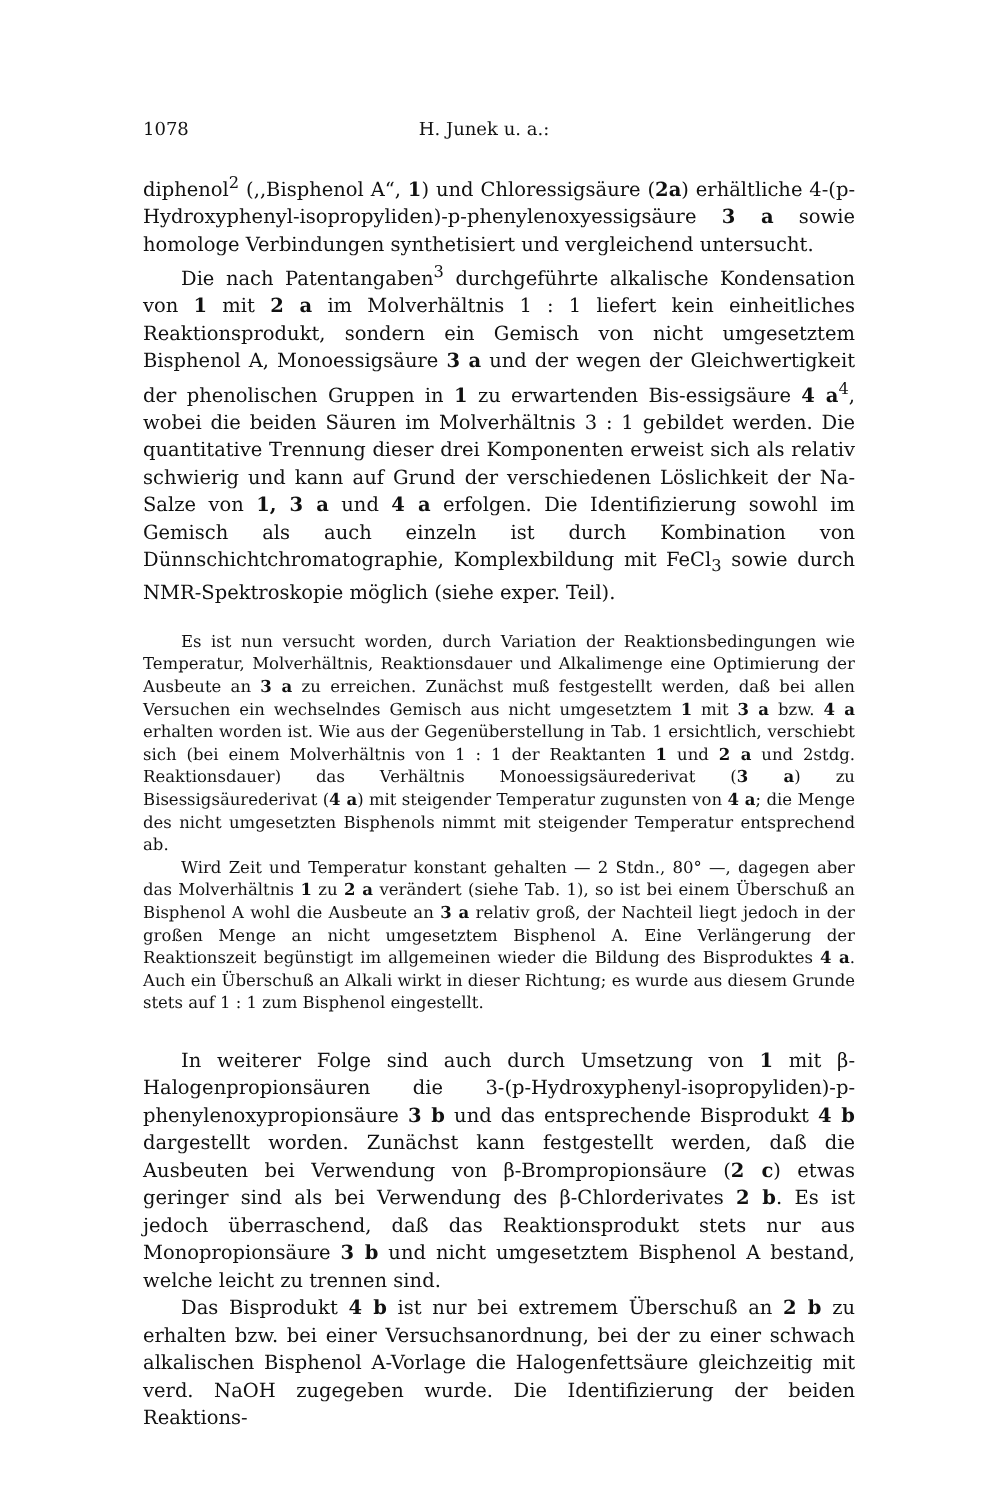1078 H. Junek u. a.:
diphenol<sup>2</sup> (,,Bisphenol A“, 1) und Chloressigsäure (2a) erhältliche 4-(p-Hydroxyphenyl-isopropyliden)-p-phenylenoxyessigsäure 3 a sowie homologe Verbindungen synthetisiert und vergleichend untersucht.
Die nach Patentangaben<sup>3</sup> durchgeführte alkalische Kondensation von 1 mit 2 a im Molverhältnis 1 : 1 liefert kein einheitliches Reaktionsprodukt, sondern ein Gemisch von nicht umgesetztem Bisphenol A, Monoessigsäure 3 a und der wegen der Gleichwertigkeit der phenolischen Gruppen in 1 zu erwartenden Bis-essigsäure 4 a<sup>4</sup>, wobei die beiden Säuren im Molverhältnis 3 : 1 gebildet werden. Die quantitative Trennung dieser drei Komponenten erweist sich als relativ schwierig und kann auf Grund der verschiedenen Löslichkeit der Na-Salze von 1, 3 a und 4 a erfolgen. Die Identifizierung sowohl im Gemisch als auch einzeln ist durch Kombination von Dünnschichtchromatographie, Komplexbildung mit FeCl<sub>3</sub> sowie durch NMR-Spektroskopie möglich (siehe exper. Teil).
Es ist nun versucht worden, durch Variation der Reaktionsbedingungen wie Temperatur, Molverhältnis, Reaktionsdauer und Alkalimenge eine Optimierung der Ausbeute an 3 a zu erreichen. Zunächst muß festgestellt werden, daß bei allen Versuchen ein wechselndes Gemisch aus nicht umgesetztem 1 mit 3 a bzw. 4 a erhalten worden ist. Wie aus der Gegenüberstellung in Tab. 1 ersichtlich, verschiebt sich (bei einem Molverhältnis von 1 : 1 der Reaktanten 1 und 2 a und 2stdg. Reaktionsdauer) das Verhältnis Monoessigsäurederivat (3 a) zu Bisessigsäurederivat (4 a) mit steigender Temperatur zugunsten von 4 a; die Menge des nicht umgesetzten Bisphenols nimmt mit steigender Temperatur entsprechend ab.
Wird Zeit und Temperatur konstant gehalten — 2 Stdn., 80° —, dagegen aber das Molverhältnis 1 zu 2 a verändert (siehe Tab. 1), so ist bei einem Überschuß an Bisphenol A wohl die Ausbeute an 3 a relativ groß, der Nachteil liegt jedoch in der großen Menge an nicht umgesetztem Bisphenol A. Eine Verlängerung der Reaktionszeit begünstigt im allgemeinen wieder die Bildung des Bisproduktes 4 a. Auch ein Überschuß an Alkali wirkt in dieser Richtung; es wurde aus diesem Grunde stets auf 1 : 1 zum Bisphenol eingestellt.
In weiterer Folge sind auch durch Umsetzung von 1 mit β-Halogenpropionsäuren die 3-(p-Hydroxyphenyl-isopropyliden)-p-phenylenoxypropionsäure 3 b und das entsprechende Bisprodukt 4 b dargestellt worden. Zunächst kann festgestellt werden, daß die Ausbeuten bei Verwendung von β-Brompropionsäure (2 c) etwas geringer sind als bei Verwendung des β-Chlorderivates 2 b. Es ist jedoch überraschend, daß das Reaktionsprodukt stets nur aus Monopropionsäure 3 b und nicht umgesetztem Bisphenol A bestand, welche leicht zu trennen sind.
Das Bisprodukt 4 b ist nur bei extremem Überschuß an 2 b zu erhalten bzw. bei einer Versuchsanordnung, bei der zu einer schwach alkalischen Bisphenol A-Vorlage die Halogenfettsäure gleichzeitig mit verd. NaOH zugegeben wurde. Die Identifizierung der beiden Reaktions-